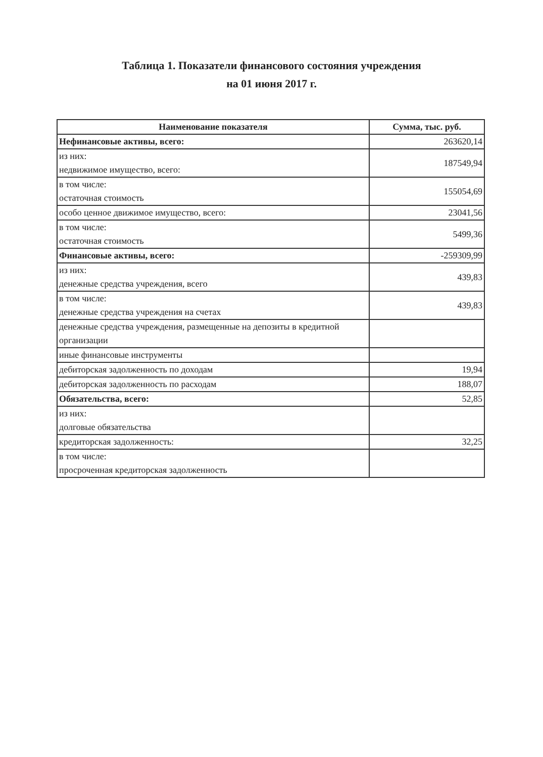Таблица 1. Показатели финансового состояния учреждения
на 01 июня 2017 г.
| Наименование показателя | Сумма, тыс. руб. |
| --- | --- |
| Нефинансовые активы, всего: | 263620,14 |
| из них: недвижимое имущество, всего: | 187549,94 |
| в том числе: остаточная стоимость | 155054,69 |
| особо ценное движимое имущество, всего: | 23041,56 |
| в том числе: остаточная стоимость | 5499,36 |
| Финансовые активы, всего: | -259309,99 |
| из них: денежные средства учреждения, всего | 439,83 |
| в том числе: денежные средства учреждения на счетах | 439,83 |
| денежные средства учреждения, размещенные на депозиты в кредитной организации | |
| иные финансовые инструменты | |
| дебиторская задолженность по доходам | 19,94 |
| дебиторская задолженность по расходам | 188,07 |
| Обязательства, всего: | 52,85 |
| из них: долговые обязательства | |
| кредиторская задолженность: | 32,25 |
| в том числе: просроченная кредиторская задолженность | |